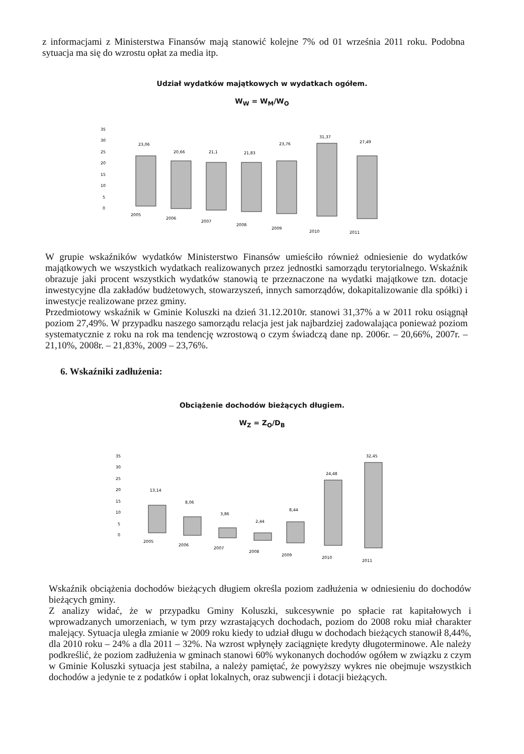z informacjami z Ministerstwa Finansów mają stanowić kolejne 7% od 01 września 2011 roku. Podobna sytuacja ma się do wzrostu opłat za media itp.
Udział wydatków majątkowych w wydatkach ogółem.
W<sub>W</sub> = W<sub>M</sub>/W<sub>O</sub>
35
30
25
20
15
10
5
0
23,06
20,66
21,1
21,83
23,76
31,37
27,49
2005
2006
2007
2008
2009
2010
2011
W grupie wskaźników wydatków Ministerstwo Finansów umieściło również odniesienie do wydatków majątkowych we wszystkich wydatkach realizowanych przez jednostki samorządu terytorialnego. Wskaźnik obrazuje jaki procent wszystkich wydatków stanowią te przeznaczone na wydatki majątkowe tzn. dotacje inwestycyjne dla zakładów budżetowych, stowarzyszeń, innych samorządów, dokapitalizowanie dla spółki) i inwestycje realizowane przez gminy.
Przedmiotowy wskaźnik w Gminie Koluszki na dzień 31.12.2010r. stanowi 31,37% a w 2011 roku osiągnął poziom 27,49%. W przypadku naszego samorządu relacja jest jak najbardziej zadowalająca ponieważ poziom systematycznie z roku na rok ma tendencję wzrostową o czym świadczą dane np. 2006r. – 20,66%, 2007r. – 21,10%, 2008r. – 21,83%, 2009 – 23,76%.
6. Wskaźniki zadłużenia:
Obciążenie dochodów bieżących długiem.
W<sub>Z</sub> = Z<sub>O</sub>/D<sub>B</sub>
35
30
25
20
15
10
5
0
13,14
8,06
3,86
2,44
8,44
24,48
32,45
2005
2006
2007
2008
2009
2010
2011
Wskaźnik obciążenia dochodów bieżących długiem określa poziom zadłużenia w odniesieniu do dochodów bieżących gminy.
Z analizy widać, że w przypadku Gminy Koluszki, sukcesywnie po spłacie rat kapitałowych i wprowadzanych umorzeniach, w tym przy wzrastających dochodach, poziom do 2008 roku miał charakter malejący. Sytuacja uległa zmianie w 2009 roku kiedy to udział długu w dochodach bieżących stanowił 8,44%, dla 2010 roku – 24% a dla 2011 – 32%. Na wzrost wpłynęły zaciągnięte kredyty długoterminowe. Ale należy podkreślić, że poziom zadłużenia w gminach stanowi 60% wykonanych dochodów ogółem w związku z czym w Gminie Koluszki sytuacja jest stabilna, a należy pamiętać, że powyższy wykres nie obejmuje wszystkich dochodów a jedynie te z podatków i opłat lokalnych, oraz subwencji i dotacji bieżących.